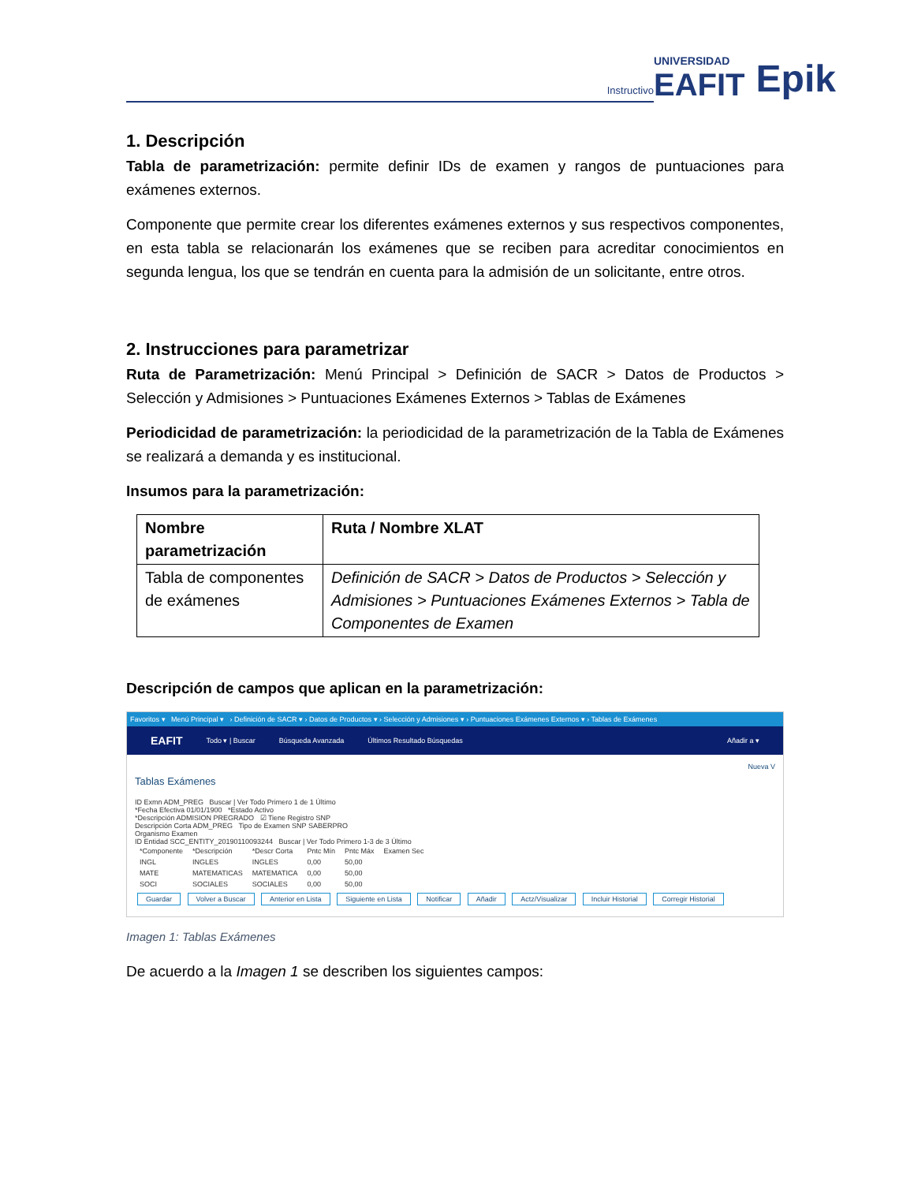Instructivo
UNIVERSIDAD
EAFIT Epik
1. Descripción
Tabla de parametrización: permite definir IDs de examen y rangos de puntuaciones para exámenes externos.
Componente que permite crear los diferentes exámenes externos y sus respectivos componentes, en esta tabla se relacionarán los exámenes que se reciben para acreditar conocimientos en segunda lengua, los que se tendrán en cuenta para la admisión de un solicitante, entre otros.
2. Instrucciones para parametrizar
Ruta de Parametrización: Menú Principal > Definición de SACR > Datos de Productos > Selección y Admisiones > Puntuaciones Exámenes Externos > Tablas de Exámenes
Periodicidad de parametrización: la periodicidad de la parametrización de la Tabla de Exámenes se realizará a demanda y es institucional.
Insumos para la parametrización:
| Nombre parametrización | Ruta / Nombre XLAT |
| --- | --- |
| Tabla de componentes de exámenes | Definición de SACR > Datos de Productos > Selección y Admisiones > Puntuaciones Exámenes Externos > Tabla de Componentes de Examen |
Descripción de campos que aplican en la parametrización:
Favoritos ▾ Menú Principal ▾ › Definición de SACR ▾ › Datos de Productos ▾ › Selección y Admisiones ▾ › Puntuaciones Exámenes Externos ▾ › Tablas de Exámenes
EAFIT Todo ▾ | Buscar Búsqueda Avanzada Últimos Resultado Búsquedas Añadir a ▾
Nueva V
Tablas Exámenes
ID Exmn ADM_PREG Buscar | Ver Todo Primero 1 de 1 Último
*Fecha Efectiva 01/01/1900 *Estado Activo
*Descripción ADMISION PREGRADO ☑ Tiene Registro SNP
Descripción Corta ADM_PREG Tipo de Examen SNP SABERPRO
Organismo Examen
ID Entidad SCC_ENTITY_20190110093244 Buscar | Ver Todo Primero 1-3 de 3 Último
| *Componente | *Descripción | *Descr Corta | Pntc Mín | Pntc Máx | Examen Sec |
| INGL | INGLES | INGLES | 0,00 | 50,00 | |
| MATE | MATEMATICAS | MATEMATICA | 0,00 | 50,00 | |
| SOCI | SOCIALES | SOCIALES | 0,00 | 50,00 | |
Guardar Volver a Buscar Anterior en Lista Siguiente en Lista Notificar Añadir Actz/Visualizar Incluir Historial Corregir Historial
Imagen 1: Tablas Exámenes
De acuerdo a la Imagen 1 se describen los siguientes campos: